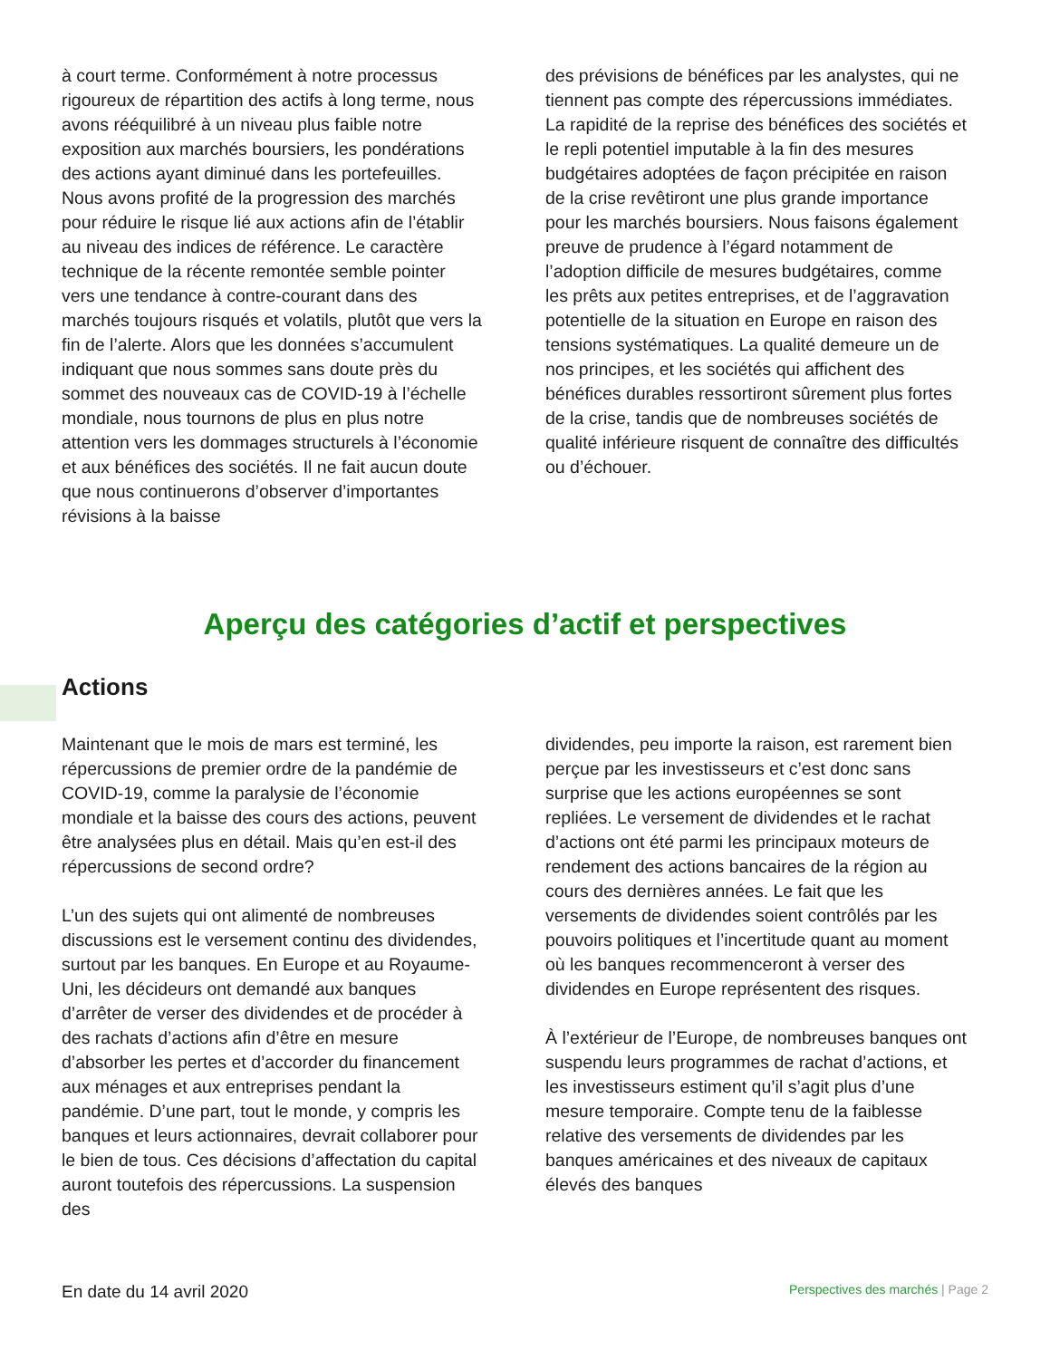à court terme. Conformément à notre processus rigoureux de répartition des actifs à long terme, nous avons rééquilibré à un niveau plus faible notre exposition aux marchés boursiers, les pondérations des actions ayant diminué dans les portefeuilles. Nous avons profité de la progression des marchés pour réduire le risque lié aux actions afin de l’établir au niveau des indices de référence. Le caractère technique de la récente remontée semble pointer vers une tendance à contre-courant dans des marchés toujours risqués et volatils, plutôt que vers la fin de l’alerte. Alors que les données s’accumulent indiquant que nous sommes sans doute près du sommet des nouveaux cas de COVID-19 à l’échelle mondiale, nous tournons de plus en plus notre attention vers les dommages structurels à l’économie et aux bénéfices des sociétés. Il ne fait aucun doute que nous continuerons d’observer d’importantes révisions à la baisse
des prévisions de bénéfices par les analystes, qui ne tiennent pas compte des répercussions immédiates. La rapidité de la reprise des bénéfices des sociétés et le repli potentiel imputable à la fin des mesures budgétaires adoptées de façon précipitée en raison de la crise revêtiront une plus grande importance pour les marchés boursiers. Nous faisons également preuve de prudence à l’égard notamment de l’adoption difficile de mesures budgétaires, comme les prêts aux petites entreprises, et de l’aggravation potentielle de la situation en Europe en raison des tensions systématiques. La qualité demeure un de nos principes, et les sociétés qui affichent des bénéfices durables ressortiront sûrement plus fortes de la crise, tandis que de nombreuses sociétés de qualité inférieure risquent de connaître des difficultés ou d’échouer.
Aperçu des catégories d’actif et perspectives
Actions
Maintenant que le mois de mars est terminé, les répercussions de premier ordre de la pandémie de COVID-19, comme la paralysie de l’économie mondiale et la baisse des cours des actions, peuvent être analysées plus en détail. Mais qu’en est-il des répercussions de second ordre?
L’un des sujets qui ont alimenté de nombreuses discussions est le versement continu des dividendes, surtout par les banques. En Europe et au Royaume-Uni, les décideurs ont demandé aux banques d’arrêter de verser des dividendes et de procéder à des rachats d’actions afin d’être en mesure d’absorber les pertes et d’accorder du financement aux ménages et aux entreprises pendant la pandémie. D’une part, tout le monde, y compris les banques et leurs actionnaires, devrait collaborer pour le bien de tous. Ces décisions d’affectation du capital auront toutefois des répercussions. La suspension des
dividendes, peu importe la raison, est rarement bien perçue par les investisseurs et c’est donc sans surprise que les actions européennes se sont repliées. Le versement de dividendes et le rachat d’actions ont été parmi les principaux moteurs de rendement des actions bancaires de la région au cours des dernières années. Le fait que les versements de dividendes soient contrôlés par les pouvoirs politiques et l’incertitude quant au moment où les banques recommenceront à verser des dividendes en Europe représentent des risques.
À l’extérieur de l’Europe, de nombreuses banques ont suspendu leurs programmes de rachat d’actions, et les investisseurs estiment qu’il s’agit plus d’une mesure temporaire. Compte tenu de la faiblesse relative des versements de dividendes par les banques américaines et des niveaux de capitaux élevés des banques
En date du 14 avril 2020 Perspectives des marchés | Page 2